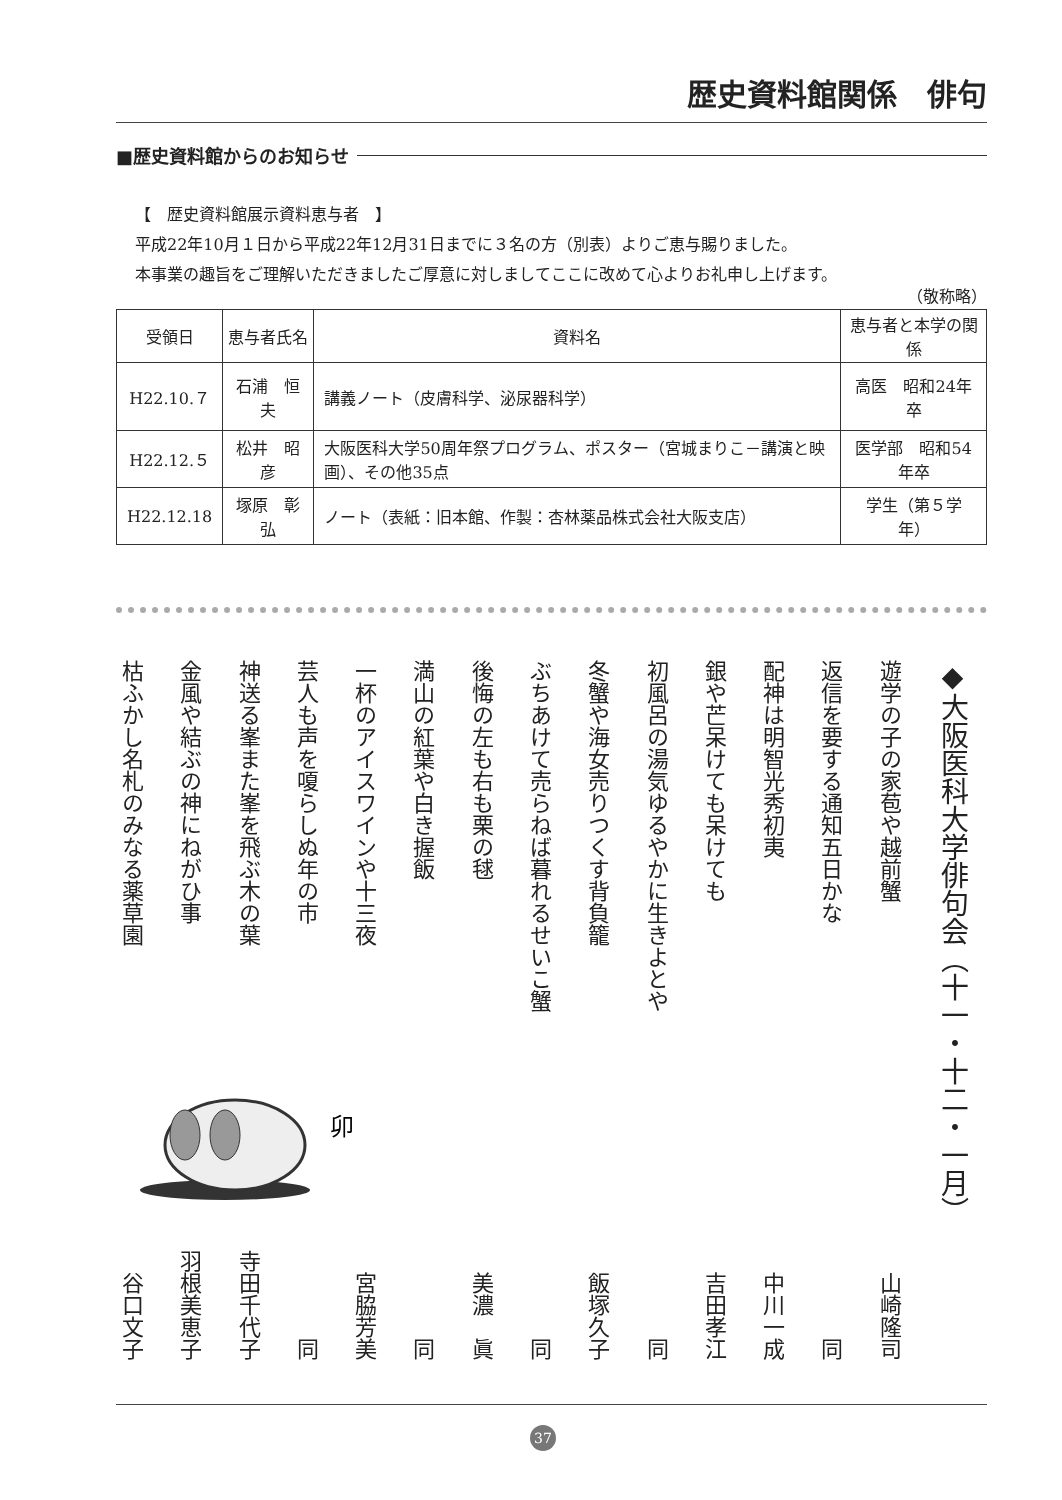歴史資料館関係　俳句
■歴史資料館からのお知らせ
【　歴史資料館展示資料恵与者　】
平成22年10月１日から平成22年12月31日までに３名の方（別表）よりご恵与賜りました。
本事業の趣旨をご理解いただきましたご厚意に対しましてここに改めて心よりお礼申し上げます。
（敬称略）
| 受領日 | 恵与者氏名 | 資料名 | 恵与者と本学の関係 |
| --- | --- | --- | --- |
| H22.10.７ | 石浦 恒夫 | 講義ノート（皮膚科学、泌尿器科学） | 高医 昭和24年卒 |
| H22.12.５ | 松井 昭彦 | 大阪医科大学50周年祭プログラム、ポスター（宮城まりこ－講演と映画）、その他35点 | 医学部 昭和54年卒 |
| H22.12.18 | 塚原 彰弘 | ノート（表紙：旧本館、作製：杏林薬品株式会社大阪支店） | 学生（第５学年） |
◆大阪医科大学俳句会（十一・十二・一月）
遊学の子の家苞や越前蟹 山崎隆司
返信を要する通知五日かな 同
配神は明智光秀初夷 中川一成
銀や芒呆けても呆けても 吉田孝江
初風呂の湯気ゆるやかに生きよとや 同
冬蟹や海女売りつくす背負籠 飯塚久子
ぶちあけて売らねば暮れるせいこ蟹 同
後悔の左も右も栗の毬 美濃　眞
満山の紅葉や白き握飯 同
一杯のアイスワインや十三夜 宮脇芳美
芸人も声を嗄らしぬ年の市 同
神送る峯また峯を飛ぶ木の葉 寺田千代子
金風や結ぶの神にねがひ事 羽根美恵子
枯ふかし名札のみなる薬草園 谷口文子
卯
37